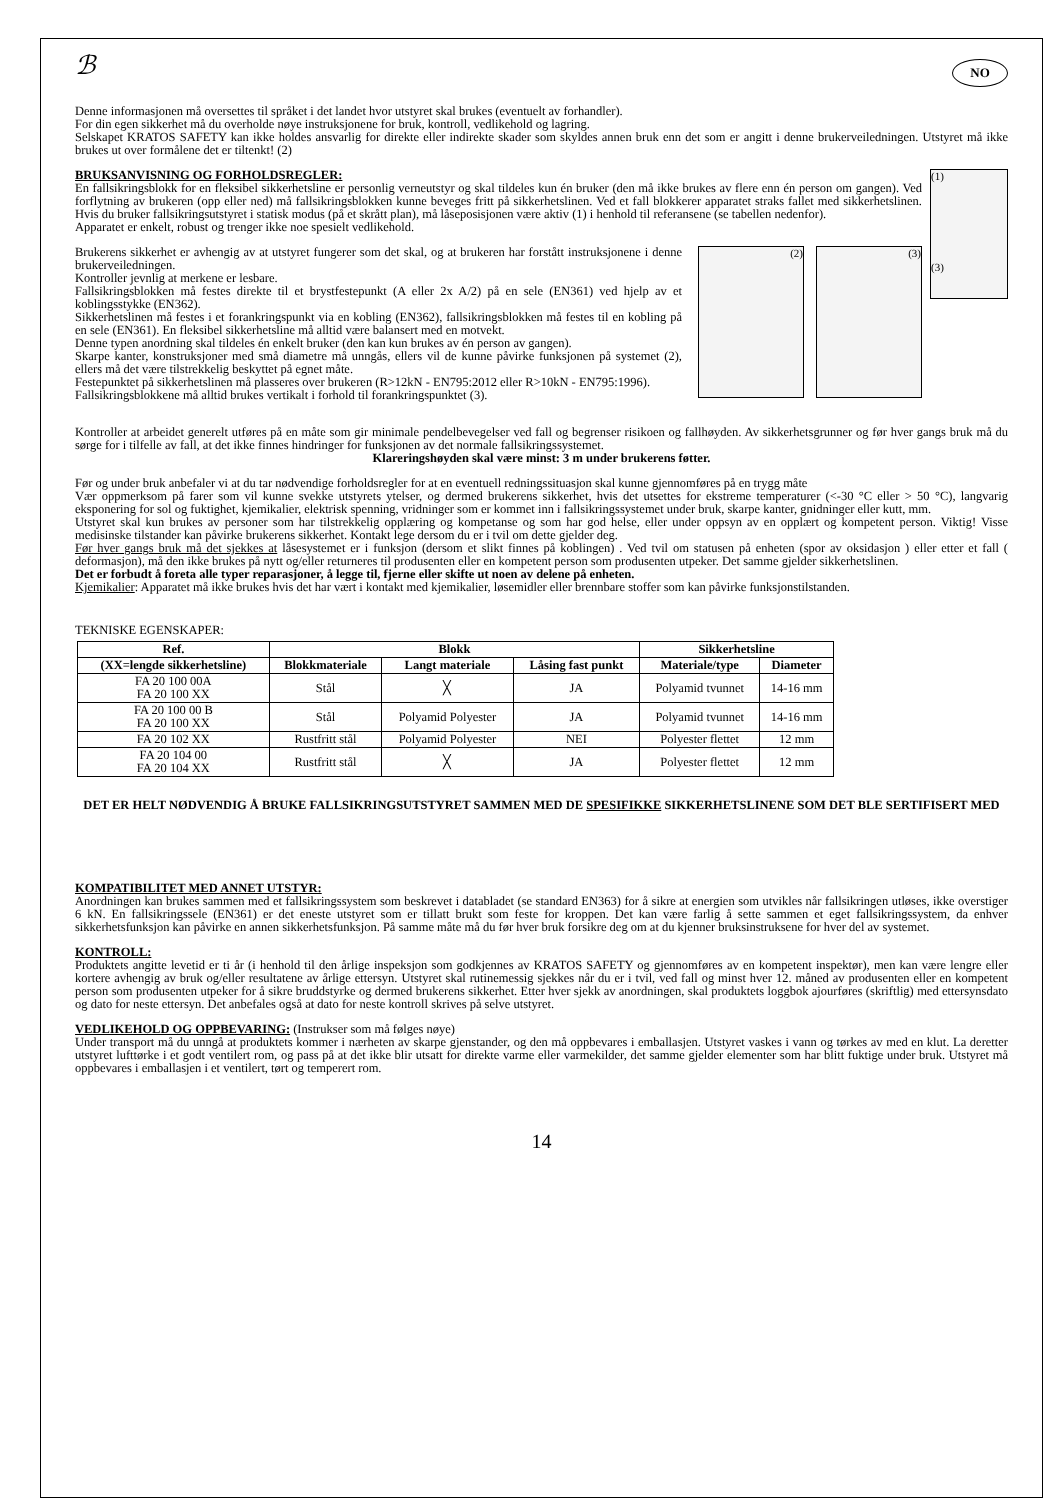ℬ
NO
Denne informasjonen må oversettes til språket i det landet hvor utstyret skal brukes (eventuelt av forhandler).
For din egen sikkerhet må du overholde nøye instruksjonene for bruk, kontroll, vedlikehold og lagring.
Selskapet KRATOS SAFETY kan ikke holdes ansvarlig for direkte eller indirekte skader som skyldes annen bruk enn det som er angitt i denne brukerveiledningen. Utstyret må ikke brukes ut over formålene det er tiltenkt! (2)
(1)
(3)
BRUKSANVISNING OG FORHOLDSREGLER:
En fallsikringsblokk for en fleksibel sikkerhetsline er personlig verneutstyr og skal tildeles kun én bruker (den må ikke brukes av flere enn én person om gangen). Ved forflytning av brukeren (opp eller ned) må fallsikringsblokken kunne beveges fritt på sikkerhetslinen. Ved et fall blokkerer apparatet straks fallet med sikkerhetslinen. Hvis du bruker fallsikringsutstyret i statisk modus (på et skrått plan), må låseposisjonen være aktiv (1) i henhold til referansene (se tabellen nedenfor).
Apparatet er enkelt, robust og trenger ikke noe spesielt vedlikehold.
(2) (3)
Brukerens sikkerhet er avhengig av at utstyret fungerer som det skal, og at brukeren har forstått instruksjonene i denne brukerveiledningen.
Kontroller jevnlig at merkene er lesbare.
Fallsikringsblokken må festes direkte til et brystfestepunkt (A eller 2x A/2) på en sele (EN361) ved hjelp av et koblingsstykke (EN362).
Sikkerhetslinen må festes i et forankringspunkt via en kobling (EN362), fallsikringsblokken må festes til en kobling på en sele (EN361). En fleksibel sikkerhetsline må alltid være balansert med en motvekt.
Denne typen anordning skal tildeles én enkelt bruker (den kan kun brukes av én person av gangen).
Skarpe kanter, konstruksjoner med små diametre må unngås, ellers vil de kunne påvirke funksjonen på systemet (2), ellers må det være tilstrekkelig beskyttet på egnet måte.
Festepunktet på sikkerhetslinen må plasseres over brukeren (R>12kN - EN795:2012 eller R>10kN - EN795:1996).
Fallsikringsblokkene må alltid brukes vertikalt i forhold til forankringspunktet (3).
Kontroller at arbeidet generelt utføres på en måte som gir minimale pendelbevegelser ved fall og begrenser risikoen og fallhøyden. Av sikkerhetsgrunner og før hver gangs bruk må du sørge for i tilfelle av fall, at det ikke finnes hindringer for funksjonen av det normale fallsikringssystemet.
Klareringshøyden skal være minst: 3 m under brukerens føtter.
Før og under bruk anbefaler vi at du tar nødvendige forholdsregler for at en eventuell redningssituasjon skal kunne gjennomføres på en trygg måte
Vær oppmerksom på farer som vil kunne svekke utstyrets ytelser, og dermed brukerens sikkerhet, hvis det utsettes for ekstreme temperaturer (<-30 °C eller > 50 °C), langvarig eksponering for sol og fuktighet, kjemikalier, elektrisk spenning, vridninger som er kommet inn i fallsikringssystemet under bruk, skarpe kanter, gnidninger eller kutt, mm.
Utstyret skal kun brukes av personer som har tilstrekkelig opplæring og kompetanse og som har god helse, eller under oppsyn av en opplært og kompetent person. Viktig! Visse medisinske tilstander kan påvirke brukerens sikkerhet. Kontakt lege dersom du er i tvil om dette gjelder deg.
Før hver gangs bruk må det sjekkes at låsesystemet er i funksjon (dersom et slikt finnes på koblingen) . Ved tvil om statusen på enheten (spor av oksidasjon ) eller etter et fall ( deformasjon), må den ikke brukes på nytt og/eller returneres til produsenten eller en kompetent person som produsenten utpeker. Det samme gjelder sikkerhetslinen.
Det er forbudt å foreta alle typer reparasjoner, å legge til, fjerne eller skifte ut noen av delene på enheten.
Kjemikalier: Apparatet må ikke brukes hvis det har vært i kontakt med kjemikalier, løsemidler eller brennbare stoffer som kan påvirke funksjonstilstanden.
TEKNISKE EGENSKAPER:
| Ref. | Blokk | | | Sikkerhetsline | |
| --- | --- | --- | --- | --- | --- |
| (XX=lengde sikkerhetsline) | Blokkmateriale | Langt materiale | Låsing fast punkt | Materiale/type | Diameter |
| FA 20 100 00A FA 20 100 XX | Stål | ╳ | JA | Polyamid tvunnet | 14-16 mm |
| FA 20 100 00 B FA 20 100 XX | Stål | Polyamid Polyester | JA | Polyamid tvunnet | 14-16 mm |
| FA 20 102 XX | Rustfritt stål | Polyamid Polyester | NEI | Polyester flettet | 12 mm |
| FA 20 104 00 FA 20 104 XX | Rustfritt stål | ╳ | JA | Polyester flettet | 12 mm |
DET ER HELT NØDVENDIG Å BRUKE FALLSIKRINGSUTSTYRET SAMMEN MED DE SPESIFIKKE SIKKERHETSLINENE SOM DET BLE SERTIFISERT MED
KOMPATIBILITET MED ANNET UTSTYR:
Anordningen kan brukes sammen med et fallsikringssystem som beskrevet i databladet (se standard EN363) for å sikre at energien som utvikles når fallsikringen utløses, ikke overstiger 6 kN. En fallsikringssele (EN361) er det eneste utstyret som er tillatt brukt som feste for kroppen. Det kan være farlig å sette sammen et eget fallsikringssystem, da enhver sikkerhetsfunksjon kan påvirke en annen sikkerhetsfunksjon. På samme måte må du før hver bruk forsikre deg om at du kjenner bruksinstruksene for hver del av systemet.
KONTROLL:
Produktets angitte levetid er ti år (i henhold til den årlige inspeksjon som godkjennes av KRATOS SAFETY og gjennomføres av en kompetent inspektør), men kan være lengre eller kortere avhengig av bruk og/eller resultatene av årlige ettersyn. Utstyret skal rutinemessig sjekkes når du er i tvil, ved fall og minst hver 12. måned av produsenten eller en kompetent person som produsenten utpeker for å sikre bruddstyrke og dermed brukerens sikkerhet. Etter hver sjekk av anordningen, skal produktets loggbok ajourføres (skriftlig) med ettersynsdato og dato for neste ettersyn. Det anbefales også at dato for neste kontroll skrives på selve utstyret.
VEDLIKEHOLD OG OPPBEVARING: (Instrukser som må følges nøye)
Under transport må du unngå at produktets kommer i nærheten av skarpe gjenstander, og den må oppbevares i emballasjen. Utstyret vaskes i vann og tørkes av med en klut. La deretter utstyret lufttørke i et godt ventilert rom, og pass på at det ikke blir utsatt for direkte varme eller varmekilder, det samme gjelder elementer som har blitt fuktige under bruk. Utstyret må oppbevares i emballasjen i et ventilert, tørt og temperert rom.
14